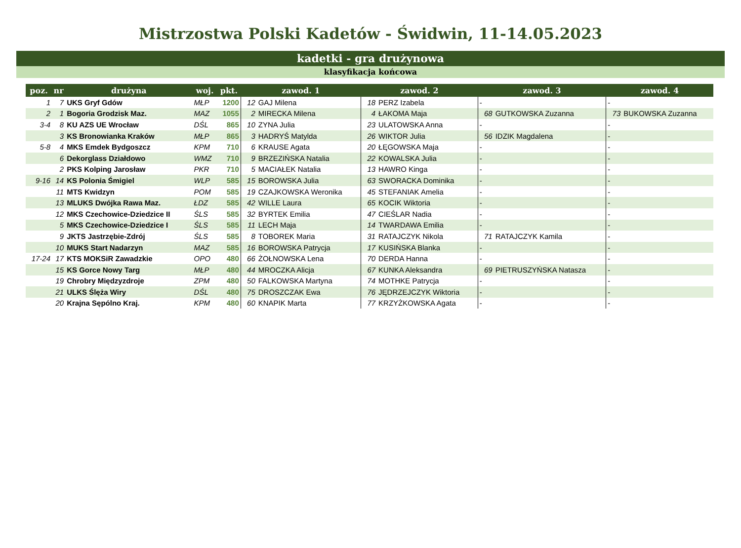Mistrzostwa Polski Kadetów - Świdwin, 11-14.05.2023
kadetki - gra drużynowa
klasyfikacja końcowa
| poz. | nr | drużyna | woj. | pkt. | zawod. 1 | | zawod. 2 | | zawod. 3 | | zawod. 4 | |
| --- | --- | --- | --- | --- | --- | --- | --- | --- | --- | --- | --- | --- |
| 1 | 7 | UKS Gryf Gdów | MŁP | 1200 | 12 | GAJ Milena | 18 | PERZ Izabela | - | | - | |
| 2 | 1 | Bogoria Grodzisk Maz. | MAZ | 1055 | 2 | MIRECKA Milena | 4 | ŁAKOMA Maja | 68 | GUTKOWSKA Zuzanna | 73 | BUKOWSKA Zuzanna |
| 3-4 | 8 | KU AZS UE Wrocław | DŚL | 865 | 10 | ZYNA Julia | 23 | ULATOWSKA Anna | - | | - | |
| | 3 | KS Bronowianka Kraków | MŁP | 865 | 3 | HADRYŚ Matylda | 26 | WIKTOR Julia | 56 | IDZIK Magdalena | - | |
| 5-8 | 4 | MKS Emdek Bydgoszcz | KPM | 710 | 6 | KRAUSE Agata | 20 | ŁĘGOWSKA Maja | - | | - | |
| | 6 | Dekorglass Działdowo | WMZ | 710 | 9 | BRZEZIŃSKA Natalia | 22 | KOWALSKA Julia | - | | - | |
| | 2 | PKS Kolping Jarosław | PKR | 710 | 5 | MACIAŁEK Natalia | 13 | HAWRO Kinga | - | | - | |
| 9-16 | 14 | KS Polonia Śmigiel | WLP | 585 | 15 | BOROWSKA Julia | 63 | SWORACKA Dominika | - | | - | |
| | 11 | MTS Kwidzyn | POM | 585 | 19 | CZAJKOWSKA Weronika | 45 | STEFANIAK Amelia | - | | - | |
| | 13 | MLUKS Dwójka Rawa Maz. | ŁDZ | 585 | 42 | WILLE Laura | 65 | KOCIK Wiktoria | - | | - | |
| | 12 | MKS Czechowice-Dziedzice II | ŚLS | 585 | 32 | BYRTEK Emilia | 47 | CIEŚLAR Nadia | - | | - | |
| | 5 | MKS Czechowice-Dziedzice I | ŚLS | 585 | 11 | LECH Maja | 14 | TWARDAWA Emilia | - | | - | |
| | 9 | JKTS Jastrzębie-Zdrój | ŚLS | 585 | 8 | TOBOREK Maria | 31 | RATAJCZYK Nikola | 71 | RATAJCZYK Kamila | - | |
| | 10 | MUKS Start Nadarzyn | MAZ | 585 | 16 | BOROWSKA Patrycja | 17 | KUSIŃSKA Blanka | - | | - | |
| 17-24 | 17 | KTS MOKSiR Zawadzkie | OPO | 480 | 66 | ŻOŁNOWSKA Lena | 70 | DERDA Hanna | - | | - | |
| | 15 | KS Gorce Nowy Targ | MŁP | 480 | 44 | MROCZKA Alicja | 67 | KUNKA Aleksandra | 69 | PIETRUSZYŃSKA Natasza | - | |
| | 19 | Chrobry Międzyzdroje | ZPM | 480 | 50 | FALKOWSKA Martyna | 74 | MOTHKE Patrycja | - | | - | |
| | 21 | ULKS Ślęża Wiry | DŚL | 480 | 75 | DROSZCZAK Ewa | 76 | JĘDRZEJCZYK Wiktoria | - | | - | |
| | 20 | Krajna Sępólno Kraj. | KPM | 480 | 60 | KNAPIK Marta | 77 | KRZYŻKOWSKA Agata | - | | - | |